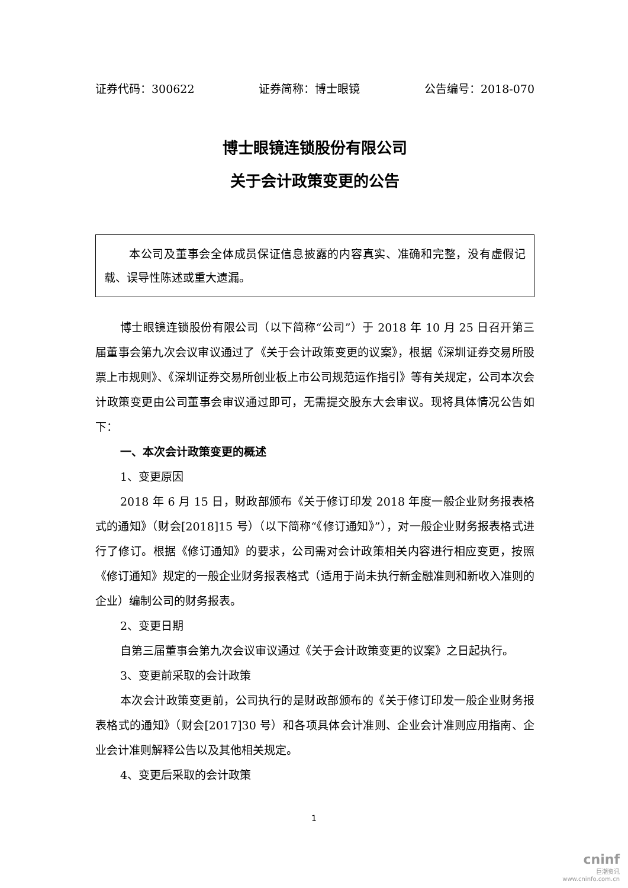证券代码：300622 证券简称：博士眼镜 公告编号：2018-070
博士眼镜连锁股份有限公司
关于会计政策变更的公告
本公司及董事会全体成员保证信息披露的内容真实、准确和完整，没有虚假记载、误导性陈述或重大遗漏。
博士眼镜连锁股份有限公司（以下简称“公司”）于 2018 年 10 月 25 日召开第三届董事会第九次会议审议通过了《关于会计政策变更的议案》，根据《深圳证券交易所股票上市规则》、《深圳证券交易所创业板上市公司规范运作指引》等有关规定，公司本次会计政策变更由公司董事会审议通过即可，无需提交股东大会审议。现将具体情况公告如下：
一、本次会计政策变更的概述
1、变更原因
2018 年 6 月 15 日，财政部颁布《关于修订印发 2018 年度一般企业财务报表格式的通知》（财会[2018]15 号）（以下简称“《修订通知》”），对一般企业财务报表格式进行了修订。根据《修订通知》的要求，公司需对会计政策相关内容进行相应变更，按照《修订通知》规定的一般企业财务报表格式（适用于尚未执行新金融准则和新收入准则的企业）编制公司的财务报表。
2、变更日期
自第三届董事会第九次会议审议通过《关于会计政策变更的议案》之日起执行。
3、变更前采取的会计政策
本次会计政策变更前，公司执行的是财政部颁布的《关于修订印发一般企业财务报表格式的通知》（财会[2017]30 号）和各项具体会计准则、企业会计准则应用指南、企业会计准则解释公告以及其他相关规定。
4、变更后采取的会计政策
1
cninf
巨潮资讯
www.cninfo.com.cn